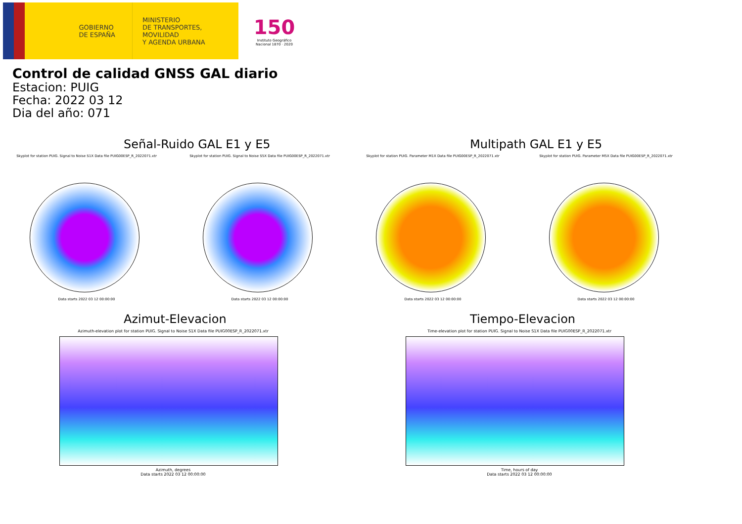GOBIERNO
DE ESPAÑA
MINISTERIO
DE TRANSPORTES, MOVILIDAD
Y AGENDA URBANA
150
Instituto Geográfico Nacional 1870 · 2020
Control de calidad GNSS GAL diario
Estacion: PUIG
Fecha: 2022 03 12
Dia del año: 071
Señal-Ruido GAL E1 y E5
Skyplot for station PUIG. Signal to Noise S1X Data file PUIG00ESP_R_2022071.xtr
Data starts 2022 03 12 00:00:00
Skyplot for station PUIG. Signal to Noise S5X Data file PUIG00ESP_R_2022071.xtr
Data starts 2022 03 12 00:00:00
Multipath GAL E1 y E5
Skyplot for station PUIG. Parameter M1X Data file PUIG00ESP_R_2022071.xtr
Data starts 2022 03 12 00:00:00
Skyplot for station PUIG. Parameter M5X Data file PUIG00ESP_R_2022071.xtr
Data starts 2022 03 12 00:00:00
Azimut-Elevacion
Azimuth-elevation plot for station PUIG. Signal to Noise S1X Data file PUIG00ESP_R_2022071.xtr
Azimuth, degrees
Data starts 2022 03 12 00:00:00
Tiempo-Elevacion
Time-elevation plot for station PUIG. Signal to Noise S1X Data file PUIG00ESP_R_2022071.xtr
Time, hours of day
Data starts 2022 03 12 00:00:00